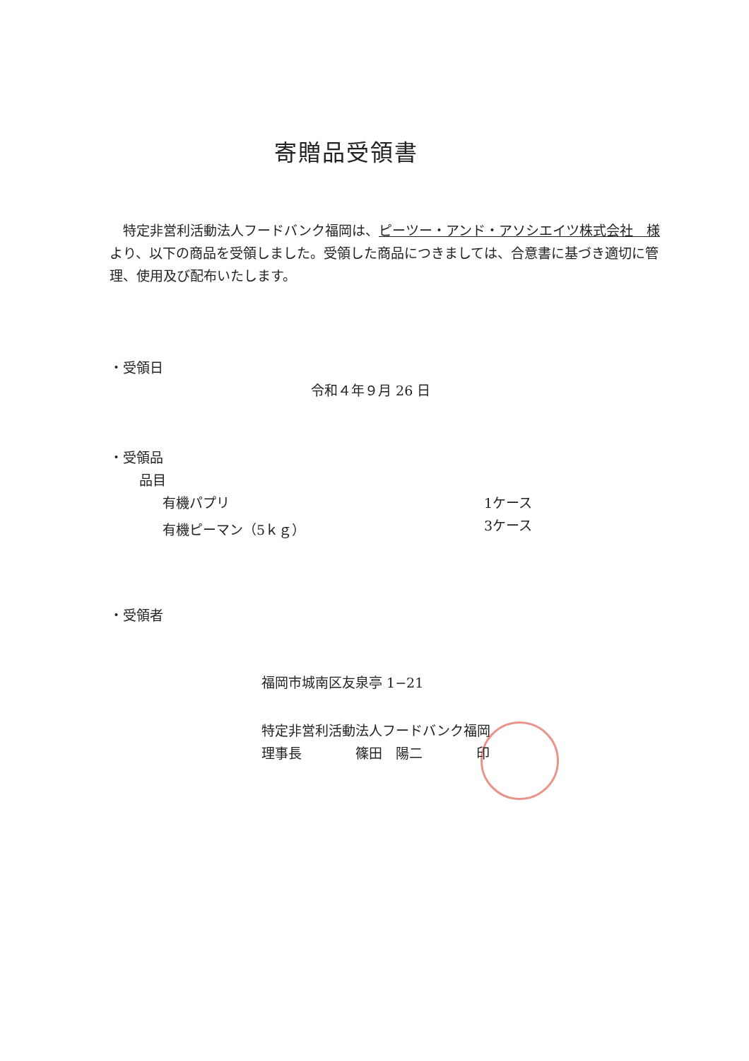寄贈品受領書
　特定非営利活動法人フードバンク福岡は、ピーツー・アンド・アソシエイツ株式会社　様より、以下の商品を受領しました。受領した商品につきましては、合意書に基づき適切に管理、使用及び配布いたします。
・受領日
令和４年９月 26 日
・受領品
品目
有機パプリ 1ケース
有機ピーマン（5ｋｇ） 3ケース
・受領者
福岡市城南区友泉亭 1−21
特定非営利活動法人フードバンク福岡
理事長　　　　篠田　陽二　　　　印